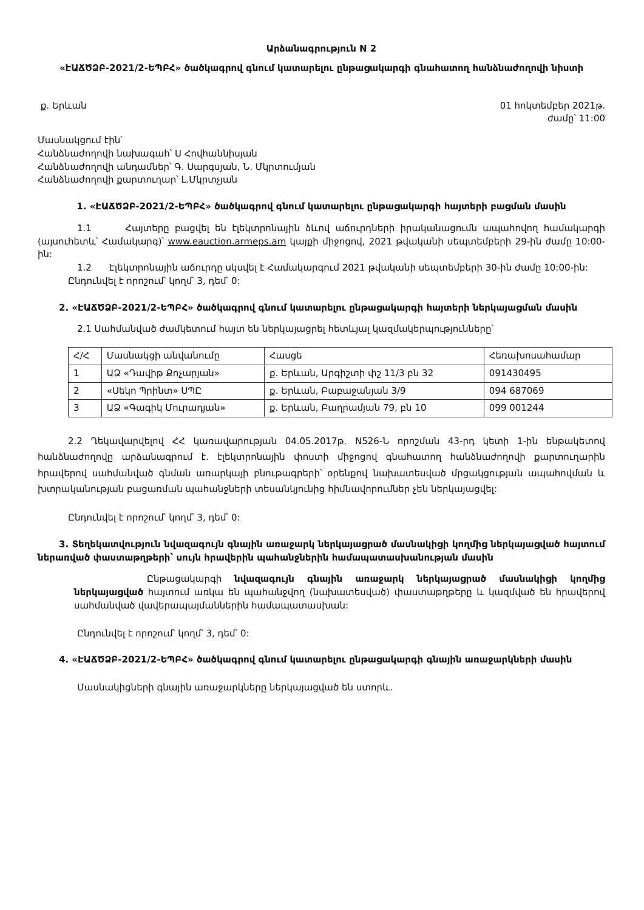Արձանագրություն N 2
«ԷԱՃԾՁԲ-2021/2-ԵՊԲՀ» ծածկագրով գնում կատարելու ընթացակարգի գնահատող հանձնաժողովի նիստի
ք. Երևան 01 հոկտեմբեր 2021թ.
ժամը՝ 11:00
Մասնակցում էին՝
Հանձնաժողովի նախագահ՝ Ս Հովհաննիսյան
Հանձնաժողովի անդամներ՝ Գ. Սարգսյան, Ն. Մկրտումյան
Հանձնաժողովի քարտուղար՝ Լ.Մկրտչյան
1. «ԷԱՃԾՁԲ-2021/2-ԵՊԲՀ» ծածկագրով գնում կատարելու ընթացակարգի հայտերի բացման մասին
1.1 Հայտերը բացվել են էլեկտրոնային ձևով աճուրդների իրականացումն ապահովող համակարգի (այսուհետև՝ Համակարգ)՝ www.eauction.armeps.am կայքի միջոցով, 2021 թվականի սեպտեմբերի 29-ին ժամը 10:00-ին:
1.2 Էլեկտրոնային աճուրդը սկսվել է Համակարգում 2021 թվականի սեպտեմբերի 30-ին ժամը 10:00-ին:
Ընդունվել է որոշում՝ կողմ՝ 3, դեմ՝ 0:
2. «ԷԱՃԾՁԲ-2021/2-ԵՊԲՀ» ծածկագրով գնում կատարելու ընթացակարգի հայտերի ներկայացման մասին
2.1 Սահմանված ժամկետում հայտ են ներկայացրել հետևյալ կազմակերպությունները՝
| Հ/Հ | Մասնակցի անվանումը | Հասցե | Հեռախոսահամար |
| 1 | ԱՁ «Դավիթ Քոչարյան» | ք. Երևան, Արգիշտի փշ 11/3 բն 32 | 091430495 |
| 2 | «Սեկո Պրինտ» ՍՊԸ | ք. Երևան, Բաբաջանյան 3/9 | 094 687069 |
| 3 | ԱՁ «Գագիկ Մուրադյան» | ք. Երևան, Բաղրամյան 79, բն 10 | 099 001244 |
2.2 Ղեկավարվելով ՀՀ կառավարության 04.05.2017թ. N526-Ն որոշման 43-րդ կետի 1-ին ենթակետով հանձնաժողովը արձանագրում է. էլեկտրոնային փոստի միջոցով գնահատող հանձնաժողովի քարտուղարին հրավերով սահմանված գնման առարկայի բնութագրերի՝ օրենքով նախատեսված մրցակցության ապահովման և խտրականության բացառման պահանջների տեսանկյունից հիմնավորումներ չեն ներկայացվել:
Ընդունվել է որոշում՝ կողմ՝ 3, դեմ՝ 0:
3. Տեղեկատվություն նվազագույն գնային առաջարկ ներկայացրած մասնակիցի կողմից ներկայացված հայտում ներառված փաստաթղթերի՝ սույն հրավերին պահանջներին համապատասխանության մասին
Ընթացակարգի նվազագույն գնային առաջարկ ներկայացրած մասնակիցի կողմից ներկայացված հայտում առկա են պահանջվող (նախատեսված) փաստաթղթերը և կազմված են հրավերով սահմանված վավերապայմաններին համապատասխան:
Ընդունվել է որոշում՝ կողմ՝ 3, դեմ՝ 0:
4. «ԷԱՃԾՁԲ-2021/2-ԵՊԲՀ» ծածկագրով գնում կատարելու ընթացակարգի գնային առաջարկների մասին
Մասնակիցների գնային առաջարկները ներկայացված են ստորև.